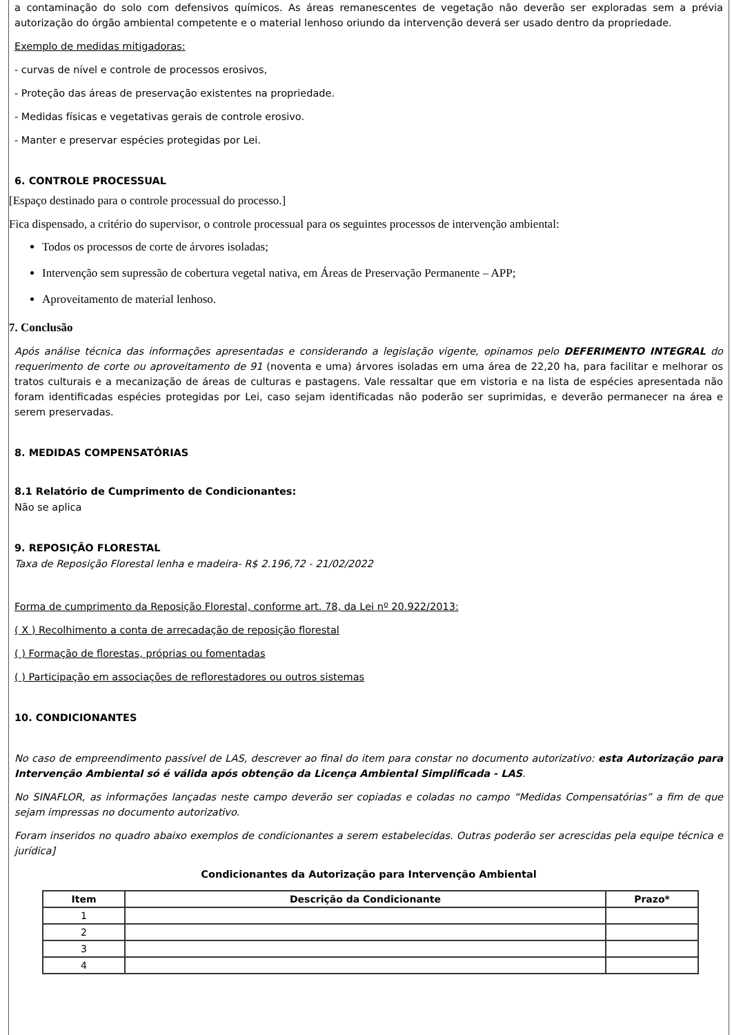a contaminação do solo com defensivos químicos. As áreas remanescentes de vegetação não deverão ser exploradas sem a prévia autorização do órgão ambiental competente e o material lenhoso oriundo da intervenção deverá ser usado dentro da propriedade.
Exemplo de medidas mitigadoras:
- curvas de nível e controle de processos erosivos,
- Proteção das áreas de preservação existentes na propriedade.
- Medidas físicas e vegetativas gerais de controle erosivo.
- Manter e preservar espécies protegidas por Lei.
6. CONTROLE PROCESSUAL
[Espaço destinado para o controle processual do processo.]
Fica dispensado, a critério do supervisor, o controle processual para os seguintes processos de intervenção ambiental:
Todos os processos de corte de árvores isoladas;
Intervenção sem supressão de cobertura vegetal nativa, em Áreas de Preservação Permanente – APP;
Aproveitamento de material lenhoso.
7. Conclusão
Após análise técnica das informações apresentadas e considerando a legislação vigente, opinamos pelo DEFERIMENTO INTEGRAL do requerimento de corte ou aproveitamento de 91 (noventa e uma) árvores isoladas em uma área de 22,20 ha, para facilitar e melhorar os tratos culturais e a mecanização de áreas de culturas e pastagens. Vale ressaltar que em vistoria e na lista de espécies apresentada não foram identificadas espécies protegidas por Lei, caso sejam identificadas não poderão ser suprimidas, e deverão permanecer na área e serem preservadas.
8. MEDIDAS COMPENSATÓRIAS
8.1 Relatório de Cumprimento de Condicionantes:
Não se aplica
9. REPOSIÇÃO FLORESTAL
Taxa de Reposição Florestal lenha e madeira- R$ 2.196,72 - 21/02/2022
Forma de cumprimento da Reposição Florestal, conforme art. 78, da Lei nº 20.922/2013:
( X ) Recolhimento a conta de arrecadação de reposição florestal
( ) Formação de florestas, próprias ou fomentadas
( ) Participação em associações de reflorestadores ou outros sistemas
10. CONDICIONANTES
No caso de empreendimento passível de LAS, descrever ao final do item para constar no documento autorizativo: esta Autorização para Intervenção Ambiental só é válida após obtenção da Licença Ambiental Simplificada - LAS.
No SINAFLOR, as informações lançadas neste campo deverão ser copiadas e coladas no campo “Medidas Compensatórias” a fim de que sejam impressas no documento autorizativo.
Foram inseridos no quadro abaixo exemplos de condicionantes a serem estabelecidas. Outras poderão ser acrescidas pela equipe técnica e jurídica]
Condicionantes da Autorização para Intervenção Ambiental
| Item | Descrição da Condicionante | Prazo* |
| --- | --- | --- |
| 1 | | |
| 2 | | |
| 3 | | |
| 4 | | |